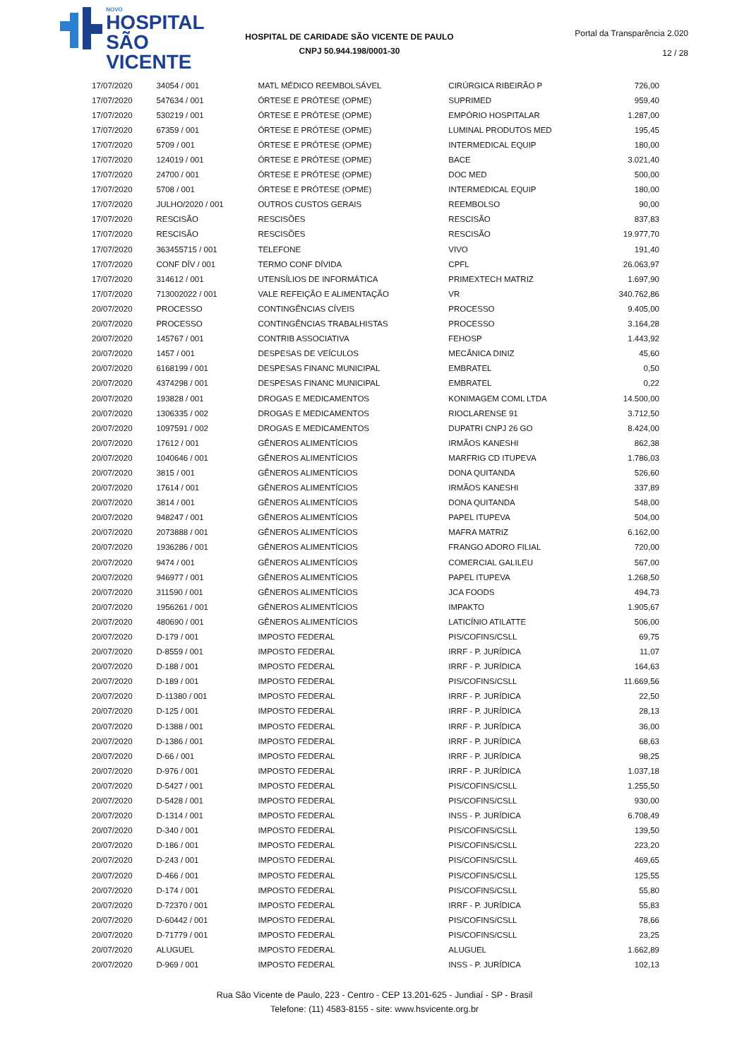NOVO
HOSPITAL
SÃO VICENTE
HOSPITAL DE CARIDADE SÃO VICENTE DE PAULO
CNPJ 50.944.198/0001-30
Portal da Transparência 2.020
12 / 28
| 17/07/2020 | 34054 / 001 | MATL MÉDICO REEMBOLSÁVEL | CIRÚRGICA RIBEIRÃO P | 726,00 |
| 17/07/2020 | 547634 / 001 | ÓRTESE E PRÓTESE (OPME) | SUPRIMED | 959,40 |
| 17/07/2020 | 530219 / 001 | ÓRTESE E PRÓTESE (OPME) | EMPÓRIO HOSPITALAR | 1.287,00 |
| 17/07/2020 | 67359 / 001 | ÓRTESE E PRÓTESE (OPME) | LUMINAL PRODUTOS MED | 195,45 |
| 17/07/2020 | 5709 / 001 | ÓRTESE E PRÓTESE (OPME) | INTERMEDICAL EQUIP | 180,00 |
| 17/07/2020 | 124019 / 001 | ÓRTESE E PRÓTESE (OPME) | BACE | 3.021,40 |
| 17/07/2020 | 24700 / 001 | ÓRTESE E PRÓTESE (OPME) | DOC MED | 500,00 |
| 17/07/2020 | 5708 / 001 | ÓRTESE E PRÓTESE (OPME) | INTERMEDICAL EQUIP | 180,00 |
| 17/07/2020 | JULHO/2020 / 001 | OUTROS CUSTOS GERAIS | REEMBOLSO | 90,00 |
| 17/07/2020 | RESCISÃO | RESCISÕES | RESCISÃO | 837,83 |
| 17/07/2020 | RESCISÃO | RESCISÕES | RESCISÃO | 19.977,70 |
| 17/07/2020 | 363455715 / 001 | TELEFONE | VIVO | 191,40 |
| 17/07/2020 | CONF DÍV / 001 | TERMO CONF DÍVIDA | CPFL | 26.063,97 |
| 17/07/2020 | 314612 / 001 | UTENSÍLIOS DE INFORMÁTICA | PRIMEXTECH MATRIZ | 1.697,90 |
| 17/07/2020 | 713002022 / 001 | VALE REFEIÇÃO E ALIMENTAÇÃO | VR | 340.762,86 |
| 20/07/2020 | PROCESSO | CONTINGÊNCIAS CÍVEIS | PROCESSO | 9.405,00 |
| 20/07/2020 | PROCESSO | CONTINGÊNCIAS TRABALHISTAS | PROCESSO | 3.164,28 |
| 20/07/2020 | 145767 / 001 | CONTRIB ASSOCIATIVA | FEHOSP | 1.443,92 |
| 20/07/2020 | 1457 / 001 | DESPESAS DE VEÍCULOS | MECÂNICA DINIZ | 45,60 |
| 20/07/2020 | 6168199 / 001 | DESPESAS FINANC MUNICIPAL | EMBRATEL | 0,50 |
| 20/07/2020 | 4374298 / 001 | DESPESAS FINANC MUNICIPAL | EMBRATEL | 0,22 |
| 20/07/2020 | 193828 / 001 | DROGAS E MEDICAMENTOS | KONIMAGEM COML LTDA | 14.500,00 |
| 20/07/2020 | 1306335 / 002 | DROGAS E MEDICAMENTOS | RIOCLARENSE 91 | 3.712,50 |
| 20/07/2020 | 1097591 / 002 | DROGAS E MEDICAMENTOS | DUPATRI CNPJ 26 GO | 8.424,00 |
| 20/07/2020 | 17612 / 001 | GÊNEROS ALIMENTÍCIOS | IRMÃOS KANESHI | 862,38 |
| 20/07/2020 | 1040646 / 001 | GÊNEROS ALIMENTÍCIOS | MARFRIG CD ITUPEVA | 1.786,03 |
| 20/07/2020 | 3815 / 001 | GÊNEROS ALIMENTÍCIOS | DONA QUITANDA | 526,60 |
| 20/07/2020 | 17614 / 001 | GÊNEROS ALIMENTÍCIOS | IRMÃOS KANESHI | 337,89 |
| 20/07/2020 | 3814 / 001 | GÊNEROS ALIMENTÍCIOS | DONA QUITANDA | 548,00 |
| 20/07/2020 | 948247 / 001 | GÊNEROS ALIMENTÍCIOS | PAPEL ITUPEVA | 504,00 |
| 20/07/2020 | 2073888 / 001 | GÊNEROS ALIMENTÍCIOS | MAFRA MATRIZ | 6.162,00 |
| 20/07/2020 | 1936286 / 001 | GÊNEROS ALIMENTÍCIOS | FRANGO ADORO FILIAL | 720,00 |
| 20/07/2020 | 9474 / 001 | GÊNEROS ALIMENTÍCIOS | COMERCIAL GALILEU | 567,00 |
| 20/07/2020 | 946977 / 001 | GÊNEROS ALIMENTÍCIOS | PAPEL ITUPEVA | 1.268,50 |
| 20/07/2020 | 311590 / 001 | GÊNEROS ALIMENTÍCIOS | JCA FOODS | 494,73 |
| 20/07/2020 | 1956261 / 001 | GÊNEROS ALIMENTÍCIOS | IMPAKTO | 1.905,67 |
| 20/07/2020 | 480690 / 001 | GÊNEROS ALIMENTÍCIOS | LATICÍNIO ATILATTE | 506,00 |
| 20/07/2020 | D-179 / 001 | IMPOSTO FEDERAL | PIS/COFINS/CSLL | 69,75 |
| 20/07/2020 | D-8559 / 001 | IMPOSTO FEDERAL | IRRF - P. JURÍDICA | 11,07 |
| 20/07/2020 | D-188 / 001 | IMPOSTO FEDERAL | IRRF - P. JURÍDICA | 164,63 |
| 20/07/2020 | D-189 / 001 | IMPOSTO FEDERAL | PIS/COFINS/CSLL | 11.669,56 |
| 20/07/2020 | D-11380 / 001 | IMPOSTO FEDERAL | IRRF - P. JURÍDICA | 22,50 |
| 20/07/2020 | D-125 / 001 | IMPOSTO FEDERAL | IRRF - P. JURÍDICA | 28,13 |
| 20/07/2020 | D-1388 / 001 | IMPOSTO FEDERAL | IRRF - P. JURÍDICA | 36,00 |
| 20/07/2020 | D-1386 / 001 | IMPOSTO FEDERAL | IRRF - P. JURÍDICA | 68,63 |
| 20/07/2020 | D-66 / 001 | IMPOSTO FEDERAL | IRRF - P. JURÍDICA | 98,25 |
| 20/07/2020 | D-976 / 001 | IMPOSTO FEDERAL | IRRF - P. JURÍDICA | 1.037,18 |
| 20/07/2020 | D-5427 / 001 | IMPOSTO FEDERAL | PIS/COFINS/CSLL | 1.255,50 |
| 20/07/2020 | D-5428 / 001 | IMPOSTO FEDERAL | PIS/COFINS/CSLL | 930,00 |
| 20/07/2020 | D-1314 / 001 | IMPOSTO FEDERAL | INSS - P. JURÍDICA | 6.708,49 |
| 20/07/2020 | D-340 / 001 | IMPOSTO FEDERAL | PIS/COFINS/CSLL | 139,50 |
| 20/07/2020 | D-186 / 001 | IMPOSTO FEDERAL | PIS/COFINS/CSLL | 223,20 |
| 20/07/2020 | D-243 / 001 | IMPOSTO FEDERAL | PIS/COFINS/CSLL | 469,65 |
| 20/07/2020 | D-466 / 001 | IMPOSTO FEDERAL | PIS/COFINS/CSLL | 125,55 |
| 20/07/2020 | D-174 / 001 | IMPOSTO FEDERAL | PIS/COFINS/CSLL | 55,80 |
| 20/07/2020 | D-72370 / 001 | IMPOSTO FEDERAL | IRRF - P. JURÍDICA | 55,83 |
| 20/07/2020 | D-60442 / 001 | IMPOSTO FEDERAL | PIS/COFINS/CSLL | 78,66 |
| 20/07/2020 | D-71779 / 001 | IMPOSTO FEDERAL | PIS/COFINS/CSLL | 23,25 |
| 20/07/2020 | ALUGUEL | IMPOSTO FEDERAL | ALUGUEL | 1.662,89 |
| 20/07/2020 | D-969 / 001 | IMPOSTO FEDERAL | INSS - P. JURÍDICA | 102,13 |
Rua São Vicente de Paulo, 223 - Centro - CEP 13.201-625 - Jundiaí - SP - Brasil
Telefone: (11) 4583-8155 - site: www.hsvicente.org.br